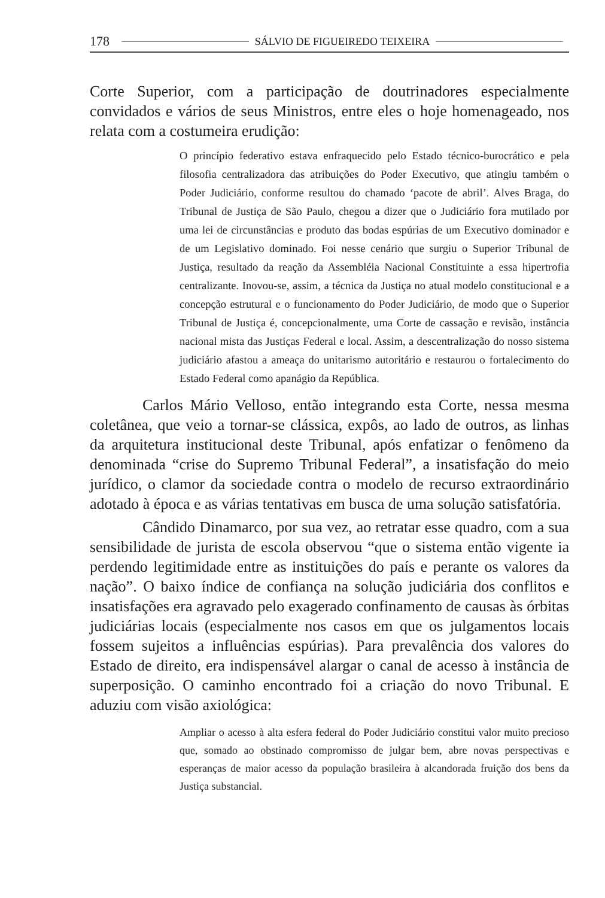178 SÁLVIO DE FIGUEIREDO TEIXEIRA
Corte Superior, com a participação de doutrinadores especialmente convidados e vários de seus Ministros, entre eles o hoje homenageado, nos relata com a costumeira erudição:
O princípio federativo estava enfraquecido pelo Estado técnico-burocrático e pela filosofia centralizadora das atribuições do Poder Executivo, que atingiu também o Poder Judiciário, conforme resultou do chamado ‘pacote de abril’. Alves Braga, do Tribunal de Justiça de São Paulo, chegou a dizer que o Judiciário fora mutilado por uma lei de circunstâncias e produto das bodas espúrias de um Executivo dominador e de um Legislativo dominado. Foi nesse cenário que surgiu o Superior Tribunal de Justiça, resultado da reação da Assembléia Nacional Constituinte a essa hipertrofia centralizante. Inovou-se, assim, a técnica da Justiça no atual modelo constitucional e a concepção estrutural e o funcionamento do Poder Judiciário, de modo que o Superior Tribunal de Justiça é, concepcionalmente, uma Corte de cassação e revisão, instância nacional mista das Justiças Federal e local. Assim, a descentralização do nosso sistema judiciário afastou a ameaça do unitarismo autoritário e restaurou o fortalecimento do Estado Federal como apanágio da República.
Carlos Mário Velloso, então integrando esta Corte, nessa mesma coletânea, que veio a tornar-se clássica, expôs, ao lado de outros, as linhas da arquitetura institucional deste Tribunal, após enfatizar o fenômeno da denominada “crise do Supremo Tribunal Federal”, a insatisfação do meio jurídico, o clamor da sociedade contra o modelo de recurso extraordinário adotado à época e as várias tentativas em busca de uma solução satisfatória.
Cândido Dinamarco, por sua vez, ao retratar esse quadro, com a sua sensibilidade de jurista de escola observou “que o sistema então vigente ia perdendo legitimidade entre as instituições do país e perante os valores da nação”. O baixo índice de confiança na solução judiciária dos conflitos e insatisfações era agravado pelo exagerado confinamento de causas às órbitas judiciárias locais (especialmente nos casos em que os julgamentos locais fossem sujeitos a influências espúrias). Para prevalência dos valores do Estado de direito, era indispensável alargar o canal de acesso à instância de superposição. O caminho encontrado foi a criação do novo Tribunal. E aduziu com visão axiológica:
Ampliar o acesso à alta esfera federal do Poder Judiciário constitui valor muito precioso que, somado ao obstinado compromisso de julgar bem, abre novas perspectivas e esperanças de maior acesso da população brasileira à alcandorada fruição dos bens da Justiça substancial.